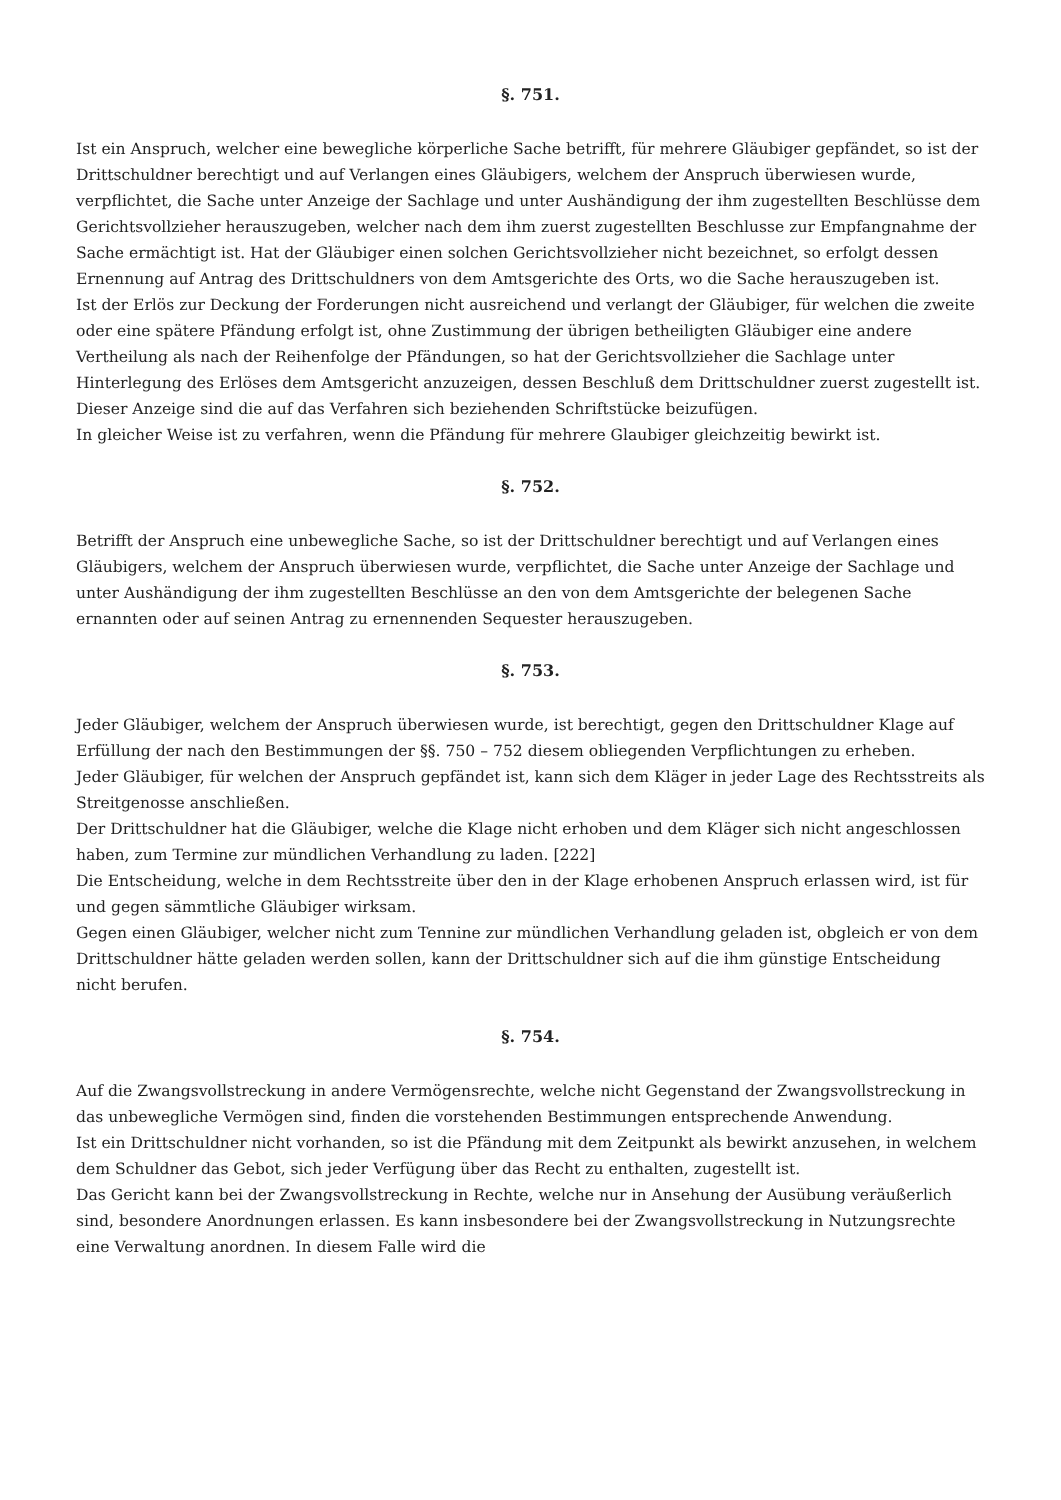§. 751.
Ist ein Anspruch, welcher eine bewegliche körperliche Sache betrifft, für mehrere Gläubiger gepfändet, so ist der Drittschuldner berechtigt und auf Verlangen eines Gläubigers, welchem der Anspruch überwiesen wurde, verpflichtet, die Sache unter Anzeige der Sachlage und unter Aushändigung der ihm zugestellten Beschlüsse dem Gerichtsvollzieher herauszugeben, welcher nach dem ihm zuerst zugestellten Beschlusse zur Empfangnahme der Sache ermächtigt ist. Hat der Gläubiger einen solchen Gerichtsvollzieher nicht bezeichnet, so erfolgt dessen Ernennung auf Antrag des Drittschuldners von dem Amtsgerichte des Orts, wo die Sache herauszugeben ist.
Ist der Erlös zur Deckung der Forderungen nicht ausreichend und verlangt der Gläubiger, für welchen die zweite oder eine spätere Pfändung erfolgt ist, ohne Zustimmung der übrigen betheiligten Gläubiger eine andere Vertheilung als nach der Reihenfolge der Pfändungen, so hat der Gerichtsvollzieher die Sachlage unter Hinterlegung des Erlöses dem Amtsgericht anzuzeigen, dessen Beschluß dem Drittschuldner zuerst zugestellt ist. Dieser Anzeige sind die auf das Verfahren sich beziehenden Schriftstücke beizufügen.
In gleicher Weise ist zu verfahren, wenn die Pfändung für mehrere Glaubiger gleichzeitig bewirkt ist.
§. 752.
Betrifft der Anspruch eine unbewegliche Sache, so ist der Drittschuldner berechtigt und auf Verlangen eines Gläubigers, welchem der Anspruch überwiesen wurde, verpflichtet, die Sache unter Anzeige der Sachlage und unter Aushändigung der ihm zugestellten Beschlüsse an den von dem Amtsgerichte der belegenen Sache ernannten oder auf seinen Antrag zu ernennenden Sequester herauszugeben.
§. 753.
Jeder Gläubiger, welchem der Anspruch überwiesen wurde, ist berechtigt, gegen den Drittschuldner Klage auf Erfüllung der nach den Bestimmungen der §§. 750 – 752 diesem obliegenden Verpflichtungen zu erheben.
Jeder Gläubiger, für welchen der Anspruch gepfändet ist, kann sich dem Kläger in jeder Lage des Rechtsstreits als Streitgenosse anschließen.
Der Drittschuldner hat die Gläubiger, welche die Klage nicht erhoben und dem Kläger sich nicht angeschlossen haben, zum Termine zur mündlichen Verhandlung zu laden. [222]
Die Entscheidung, welche in dem Rechtsstreite über den in der Klage erhobenen Anspruch erlassen wird, ist für und gegen sämmtliche Gläubiger wirksam.
Gegen einen Gläubiger, welcher nicht zum Tennine zur mündlichen Verhandlung geladen ist, obgleich er von dem Drittschuldner hätte geladen werden sollen, kann der Drittschuldner sich auf die ihm günstige Entscheidung nicht berufen.
§. 754.
Auf die Zwangsvollstreckung in andere Vermögensrechte, welche nicht Gegenstand der Zwangsvollstreckung in das unbewegliche Vermögen sind, finden die vorstehenden Bestimmungen entsprechende Anwendung.
Ist ein Drittschuldner nicht vorhanden, so ist die Pfändung mit dem Zeitpunkt als bewirkt anzusehen, in welchem dem Schuldner das Gebot, sich jeder Verfügung über das Recht zu enthalten, zugestellt ist.
Das Gericht kann bei der Zwangsvollstreckung in Rechte, welche nur in Ansehung der Ausübung veräußerlich sind, besondere Anordnungen erlassen. Es kann insbesondere bei der Zwangsvollstreckung in Nutzungsrechte eine Verwaltung anordnen. In diesem Falle wird die